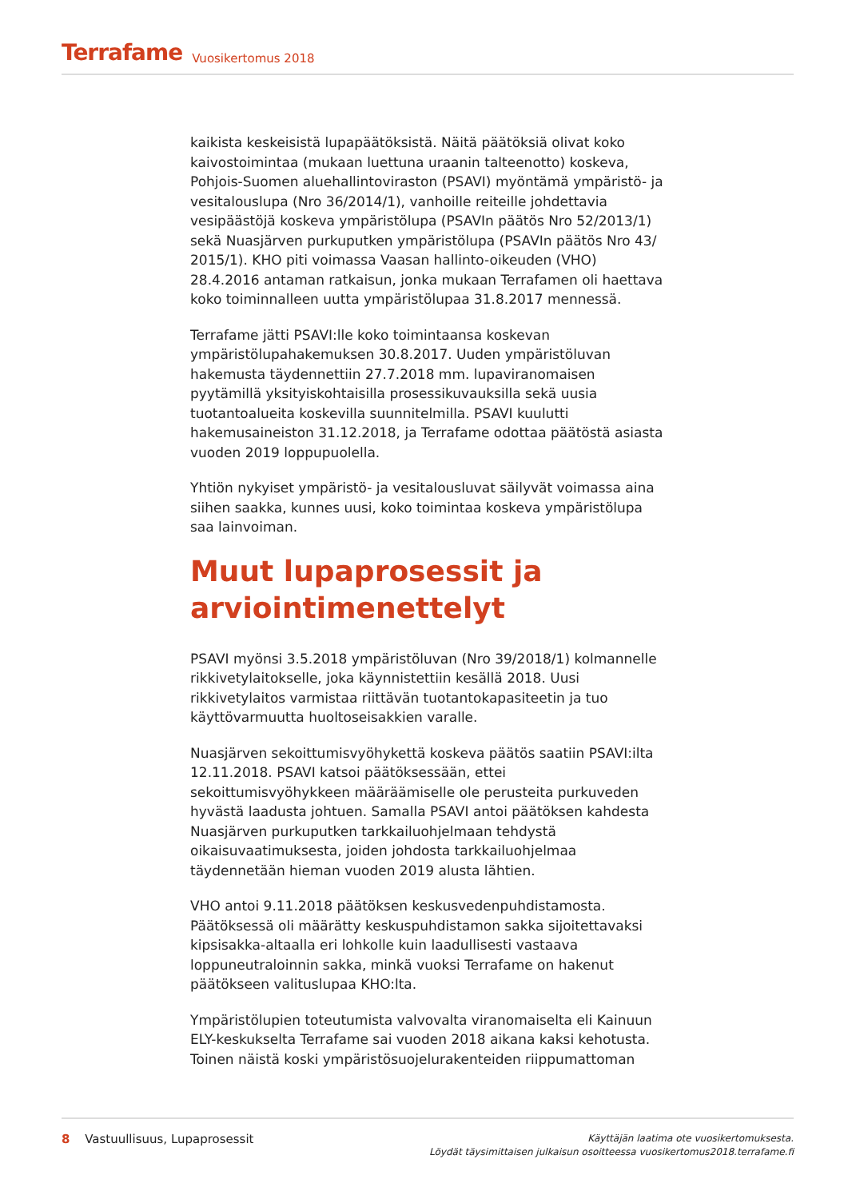Terrafame Vuosikertomus 2018
kaikista keskeisistä lupapäätöksistä. Näitä päätöksiä olivat koko kaivostoimintaa (mukaan luettuna uraanin talteenotto) koskeva, Pohjois-Suomen aluehallintoviraston (PSAVI) myöntämä ympäristö- ja vesitalouslupa (Nro 36/2014/1), vanhoille reiteille johdettavia vesipäästöjä koskeva ympäristölupa (PSAVIn päätös Nro 52/2013/1) sekä Nuasjärven purkuputken ympäristölupa (PSAVIn päätös Nro 43/ 2015/1). KHO piti voimassa Vaasan hallinto-oikeuden (VHO) 28.4.2016 antaman ratkaisun, jonka mukaan Terrafamen oli haettava koko toiminnalleen uutta ympäristölupaa 31.8.2017 mennessä.
Terrafame jätti PSAVI:lle koko toimintaansa koskevan ympäristölupahakemuksen 30.8.2017. Uuden ympäristöluvan hakemusta täydennettiin 27.7.2018 mm. lupaviranomaisen pyytämillä yksityiskohtaisilla prosessikuvauksilla sekä uusia tuotantoalueita koskevilla suunnitelmilla. PSAVI kuulutti hakemusaineiston 31.12.2018, ja Terrafame odottaa päätöstä asiasta vuoden 2019 loppupuolella.
Yhtiön nykyiset ympäristö- ja vesitalousluvat säilyvät voimassa aina siihen saakka, kunnes uusi, koko toimintaa koskeva ympäristölupa saa lainvoiman.
Muut lupaprosessit ja arviointimenettelyt
PSAVI myönsi 3.5.2018 ympäristöluvan (Nro 39/2018/1) kolmannelle rikkivetylaitokselle, joka käynnistettiin kesällä 2018. Uusi rikkivetylaitos varmistaa riittävän tuotantokapasiteetin ja tuo käyttövarmuutta huoltoseisakkien varalle.
Nuasjärven sekoittumisvyöhykettä koskeva päätös saatiin PSAVI:ilta 12.11.2018. PSAVI katsoi päätöksessään, ettei sekoittumisvyöhykkeen määräämiselle ole perusteita purkuveden hyvästä laadusta johtuen. Samalla PSAVI antoi päätöksen kahdesta Nuasjärven purkuputken tarkkailuohjelmaan tehdystä oikaisuvaatimuksesta, joiden johdosta tarkkailuohjelmaa täydennetään hieman vuoden 2019 alusta lähtien.
VHO antoi 9.11.2018 päätöksen keskusvedenpuhdistamosta. Päätöksessä oli määrätty keskuspuhdistamon sakka sijoitettavaksi kipsisakka-altaalla eri lohkolle kuin laadullisesti vastaava loppuneutraloinnin sakka, minkä vuoksi Terrafame on hakenut päätökseen valituslupaa KHO:lta.
Ympäristölupien toteutumista valvovalta viranomaiselta eli Kainuun ELY-keskukselta Terrafame sai vuoden 2018 aikana kaksi kehotusta. Toinen näistä koski ympäristösuojelurakenteiden riippumattoman
8 Vastuullisuus, Lupaprosessit
Käyttäjän laatima ote vuosikertomuksesta.
Löydät täysimittaisen julkaisun osoitteessa vuosikertomus2018.terrafame.fi